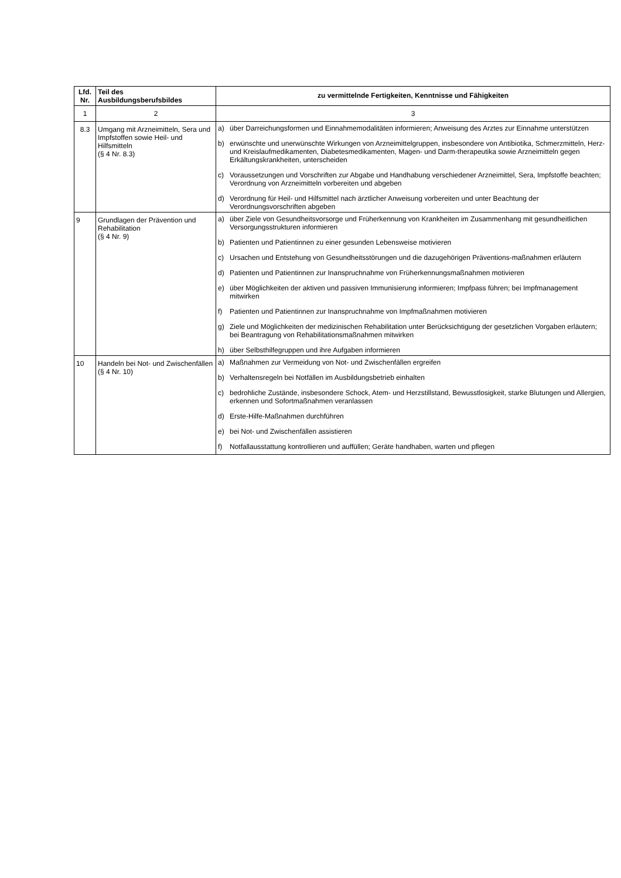| Lfd. Nr. | Teil des Ausbildungsberufsbildes | zu vermittelnde Fertigkeiten, Kenntnisse und Fähigkeiten |
| --- | --- | --- |
| 1 | 2 | 3 |
| 8.3 | Umgang mit Arzneimitteln, Sera und Impfstoffen sowie Heil- und Hilfsmitteln (§ 4 Nr. 8.3) | a) über Darreichungsformen und Einnahmemodalitäten informieren; Anweisung des Arztes zur Einnahme unterstützen b) erwünschte und unerwünschte Wirkungen von Arzneimittelgruppen, insbesondere von Antibiotika, Schmerzmitteln, Herz- und Kreislaufmedikamenten, Diabetesmedikamenten, Magen- und Darm-therapeutika sowie Arzneimitteln gegen Erkältungskrankheiten, unterscheiden c) Voraussetzungen und Vorschriften zur Abgabe und Handhabung verschiedener Arzneimittel, Sera, Impfstoffe beachten; Verordnung von Arzneimitteln vorbereiten und abgeben d) Verordnung für Heil- und Hilfsmittel nach ärztlicher Anweisung vorbereiten und unter Beachtung der Verordnungsvorschriften abgeben |
| 9 | Grundlagen der Prävention und Rehabilitation (§ 4 Nr. 9) | a) über Ziele von Gesundheitsvorsorge und Früherkennung von Krankheiten im Zusammenhang mit gesundheitlichen Versorgungsstrukturen informieren b) Patienten und Patientinnen zu einer gesunden Lebensweise motivieren c) Ursachen und Entstehung von Gesundheitsstörungen und die dazugehörigen Präventions-maßnahmen erläutern d) Patienten und Patientinnen zur Inanspruchnahme von Früherkennungsmaßnahmen motivieren e) über Möglichkeiten der aktiven und passiven Immunisierung informieren; Impfpass führen; bei Impfmanagement mitwirken f) Patienten und Patientinnen zur Inanspruchnahme von Impfmaßnahmen motivieren g) Ziele und Möglichkeiten der medizinischen Rehabilitation unter Berücksichtigung der gesetzlichen Vorgaben erläutern; bei Beantragung von Rehabilitationsmaßnahmen mitwirken h) über Selbsthilfegruppen und ihre Aufgaben informieren |
| 10 | Handeln bei Not- und Zwischenfällen (§ 4 Nr. 10) | a) Maßnahmen zur Vermeidung von Not- und Zwischenfällen ergreifen b) Verhaltensregeln bei Notfällen im Ausbildungsbetrieb einhalten c) bedrohliche Zustände, insbesondere Schock, Atem- und Herzstillstand, Bewusstlosigkeit, starke Blutungen und Allergien, erkennen und Sofortmaßnahmen veranlassen d) Erste-Hilfe-Maßnahmen durchführen e) bei Not- und Zwischenfällen assistieren f) Notfallausstattung kontrollieren und auffüllen; Geräte handhaben, warten und pflegen |